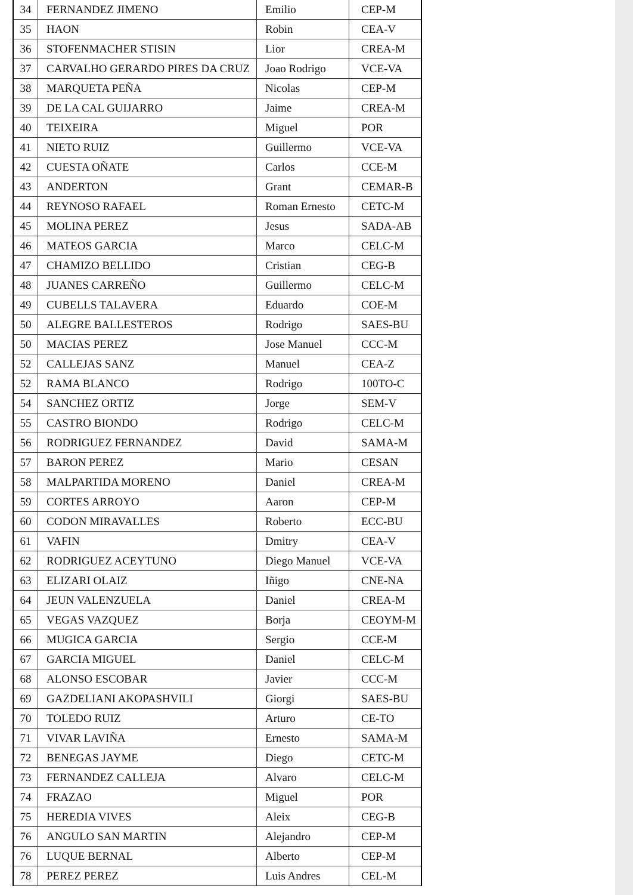| 34 | FERNANDEZ JIMENO | Emilio | CEP-M |
| 35 | HAON | Robin | CEA-V |
| 36 | STOFENMACHER STISIN | Lior | CREA-M |
| 37 | CARVALHO GERARDO PIRES DA CRUZ | Joao Rodrigo | VCE-VA |
| 38 | MARQUETA PEÑA | Nicolas | CEP-M |
| 39 | DE LA CAL GUIJARRO | Jaime | CREA-M |
| 40 | TEIXEIRA | Miguel | POR |
| 41 | NIETO RUIZ | Guillermo | VCE-VA |
| 42 | CUESTA OÑATE | Carlos | CCE-M |
| 43 | ANDERTON | Grant | CEMAR-B |
| 44 | REYNOSO RAFAEL | Roman Ernesto | CETC-M |
| 45 | MOLINA PEREZ | Jesus | SADA-AB |
| 46 | MATEOS GARCIA | Marco | CELC-M |
| 47 | CHAMIZO BELLIDO | Cristian | CEG-B |
| 48 | JUANES CARREÑO | Guillermo | CELC-M |
| 49 | CUBELLS TALAVERA | Eduardo | COE-M |
| 50 | ALEGRE BALLESTEROS | Rodrigo | SAES-BU |
| 50 | MACIAS PEREZ | Jose Manuel | CCC-M |
| 52 | CALLEJAS SANZ | Manuel | CEA-Z |
| 52 | RAMA BLANCO | Rodrigo | 100TO-C |
| 54 | SANCHEZ ORTIZ | Jorge | SEM-V |
| 55 | CASTRO BIONDO | Rodrigo | CELC-M |
| 56 | RODRIGUEZ FERNANDEZ | David | SAMA-M |
| 57 | BARON PEREZ | Mario | CESAN |
| 58 | MALPARTIDA MORENO | Daniel | CREA-M |
| 59 | CORTES ARROYO | Aaron | CEP-M |
| 60 | CODON MIRAVALLES | Roberto | ECC-BU |
| 61 | VAFIN | Dmitry | CEA-V |
| 62 | RODRIGUEZ ACEYTUNO | Diego Manuel | VCE-VA |
| 63 | ELIZARI OLAIZ | Iñigo | CNE-NA |
| 64 | JEUN VALENZUELA | Daniel | CREA-M |
| 65 | VEGAS VAZQUEZ | Borja | CEOYM-M |
| 66 | MUGICA GARCIA | Sergio | CCE-M |
| 67 | GARCIA MIGUEL | Daniel | CELC-M |
| 68 | ALONSO ESCOBAR | Javier | CCC-M |
| 69 | GAZDELIANI AKOPASHVILI | Giorgi | SAES-BU |
| 70 | TOLEDO RUIZ | Arturo | CE-TO |
| 71 | VIVAR LAVIÑA | Ernesto | SAMA-M |
| 72 | BENEGAS JAYME | Diego | CETC-M |
| 73 | FERNANDEZ CALLEJA | Alvaro | CELC-M |
| 74 | FRAZAO | Miguel | POR |
| 75 | HEREDIA VIVES | Aleix | CEG-B |
| 76 | ANGULO SAN MARTIN | Alejandro | CEP-M |
| 76 | LUQUE BERNAL | Alberto | CEP-M |
| 78 | PEREZ PEREZ | Luis Andres | CEL-M |